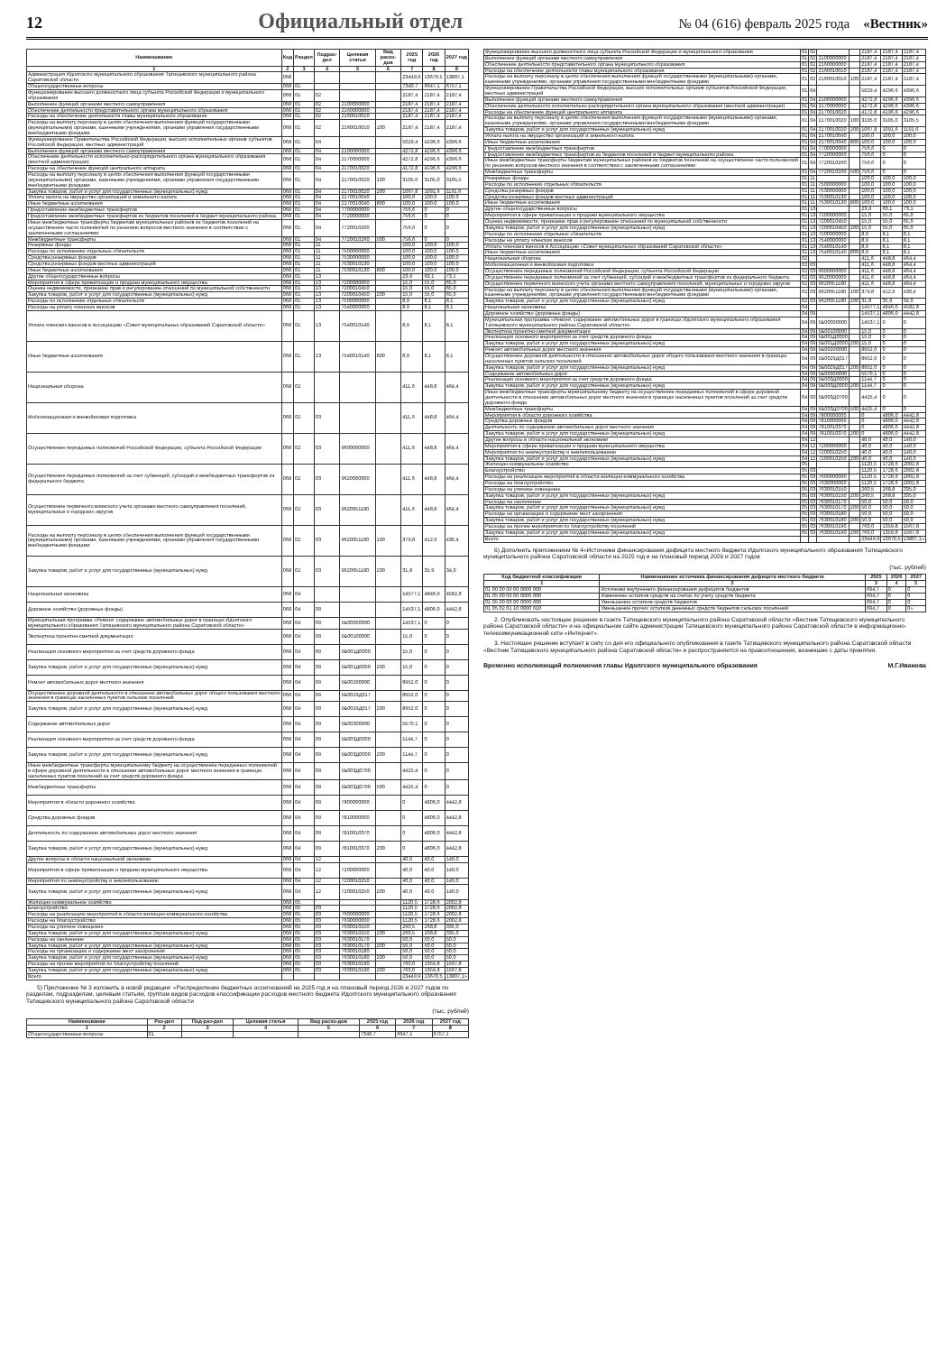12 Официальный отдел № 04 (616) февраль 2025 года «Вестник»
| Наименование | Код | Раздел | Подраз-дел | Целевая статья | Вид расхо-дов | 2025 год | 2026 год | 2027 год |
| --- | --- | --- | --- | --- | --- | --- | --- | --- |
| 1 | 2 | 3 | 4 | 5 | 6 | 7 | 8 | 9 |
| Администрация Идолгского муниципального образования Татищевского муниципального района Саратовской области | 068 | | | | | 23449,9 | 13670,5 | 13807,1 |
| Общегосударственные вопросы | 068 | 01 | | | | 7340,7 | 6647,1 | 6757,1 |
| Функционирование высшего должностного лица субъекта Российской Федерации и муниципального образования | 068 | 01 | 02 | | | 2187,4 | 2187,4 | 2187,4 |
| Выполнение функций органами местного самоуправления | 068 | 01 | 02 | 2100000000 | | 2187,4 | 2187,4 | 2187,4 |
| Обеспечение деятельности представительного органа муниципального образования | 068 | 01 | 02 | 2160000000 | | 2187,4 | 2187,4 | 2187,4 |
| Расходы на обеспечение деятельности главы муниципального образования | 068 | 01 | 02 | 2160010010 | | 2187,4 | 2187,4 | 2187,4 |
| Расходы на выплату персоналу в целях обеспечения выполнения функций государственными (муниципальными) органами, казенными учреждениями, органами управления государственными внебюджетными фондами | 068 | 01 | 02 | 2160010010 | 100 | 2187,4 | 2187,4 | 2187,4 |
| Функционирование Правительства Российской Федерации, высших исполнительных органов субъектов Российской Федерации, местных администраций | 068 | 01 | 04 | | | 5029,4 | 4296,6 | 4396,6 |
| Выполнение функций органами местного самоуправления | 068 | 01 | 04 | 2100000000 | | 4272,8 | 4296,6 | 4396,6 |
| Обеспечение деятельности исполнительно-распорядительного органа муниципального образования (местной администрации) | 068 | 01 | 04 | 2170000000 | | 4272,8 | 4296,6 | 4396,6 |
| Расходы на обеспечение функций центрального аппарата | 068 | 01 | 04 | 2170010020 | | 4172,8 | 4196,6 | 4296,6 |
| Расходы на выплату персоналу в целях обеспечения выполнения функций государственными (муниципальными) органами, казенными учреждениями, органами управления государственными внебюджетными фондами | 068 | 01 | 04 | 2170010020 | 100 | 3105,0 | 3105,0 | 3105,5 |
| Закупка товаров, работ и услуг для государственных (муниципальных) нужд | 068 | 01 | 04 | 2170010020 | 200 | 1067,8 | 1091,6 | 1191,6 |
| Уплата налога на имущество организаций и земельного налога | 068 | 01 | 04 | 2170010040 | | 100,0 | 100,0 | 100,0 |
| Иные бюджетные ассигнования | 068 | 01 | 04 | 2170010040 | 800 | 100,0 | 100,0 | 100,0 |
| Предоставление межбюджетных трансфертов | 068 | 01 | 04 | 7700000000 | | 756,6 | 0 | 0 |
| Предоставление межбюджетных трансфертов из бюджетов поселений в бюджет муниципального района | 068 | 01 | 04 | 7720000000 | | 756,6 | 0 | 0 |
| Иные межбюджетные трансферты бюджетам муниципальных районов из бюджетов поселений на осуществление части полномочий по решению вопросов местного значения в соответствии с заключенными соглашениями | 068 | 01 | 04 | 7720010260 | | 756,6 | 0 | 0 |
| Межбюджетные трансферты | 068 | 01 | 04 | 7720010260 | 500 | 756,6 | 0 | 0 |
| Резервные фонды | 068 | 01 | 11 | | | 100,0 | 100,0 | 100,0 |
| Расходы по исполнению отдельных обязательств | 068 | 01 | 11 | 7500000000 | | 100,0 | 100,0 | 100,0 |
| Средства резервных фондов | 068 | 01 | 11 | 7530000000 | | 100,0 | 100,0 | 100,0 |
| Средства резервных фондов местных администраций | 068 | 01 | 11 | 7530010130 | | 100,0 | 100,0 | 100,0 |
| Иные бюджетные ассигнования | 068 | 01 | 11 | 7530010130 | 800 | 100,0 | 100,0 | 100,0 |
| Другие общегосударственные вопросы | 068 | 01 | 13 | | | 23,9 | 63,1 | 73,1 |
| Мероприятия в сфере приватизации и продажи муниципального имущества | 068 | 01 | 13 | 7200000000 | | 15,0 | 55,0 | 65,0 |
| Оценка недвижимости, признание прав и регулирование отношений по муниципальной собственности | 068 | 01 | 13 | 7200010450 | | 15,0 | 55,0 | 65,0 |
| Закупка товаров, работ и услуг для государственных (муниципальных) нужд | 068 | 01 | 13 | 7200010450 | 200 | 15,0 | 55,0 | 65,0 |
| Расходы по исполнению отдельных обязательств | 068 | 01 | 13 | 7500000000 | | 8,9 | 8,1 | 8,1 |
| Расходы на уплату членских взносов | 068 | 01 | 13 | 7540000000 | | 8,9 | 8,1 | 8,1 |
| Уплата членских взносов в Ассоциацию «Совет муниципальных образований Саратовской области» | 068 | 01 | 13 | 7540010140 | | 8,9 | 8,1 | 8,1 |
| Иные бюджетные ассигнования | 068 | 01 | 13 | 7540010140 | 800 | 8,9 | 8,1 | 8,1 |
| Национальная оборона | 068 | 02 | | | | 411,6 | 448,8 | 464,4 |
| Мобилизационная и вневойсковая подготовка | 068 | 02 | 03 | | | 411,6 | 448,8 | 464,4 |
| Осуществление переданных полномочий Российской Федерации, субъекта Российской Федерации | 068 | 02 | 03 | 9600000000 | | 411,6 | 448,8 | 464,4 |
| Осуществление переданных полномочий за счет субвенций, субсидий и межбюджетных трансфертов из федерального бюджета | 068 | 02 | 03 | 9620000000 | | 411,6 | 448,8 | 464,4 |
| Осуществление первичного воинского учета органами местного самоуправления поселений, муниципальных и городских округов | 068 | 02 | 03 | 9620051180 | | 411,6 | 448,8 | 464,4 |
| Расходы на выплату персоналу в целях обеспечения выполнения функций государственными (муниципальными) органами, казенными учреждениями, органами управления государственными внебюджетными фондами | 068 | 02 | 03 | 9620051180 | 100 | 379,8 | 412,9 | 430,4 |
| Закупка товаров, работ и услуг для государственных (муниципальных) нужд | 068 | 02 | 03 | 9620051180 | 200 | 31,8 | 35,9 | 34,0 |
| Национальная экономика | 068 | 04 | | | | 14577,1 | 4846,0 | 4582,8 |
| Дорожное хозяйство (дорожные фонды) | 068 | 04 | 09 | | | 14537,1 | 4806,0 | 4442,8 |
| Муниципальная программа «Ремонт, содержание автомобильных дорог в границах Идолгского муниципального образования Татищевского муниципального района Саратовской области» | 068 | 04 | 09 | 5Б00000000 | | 14537,1 | 0 | 0 |
| Экспертиза проектно-сметной документации | 068 | 04 | 09 | 5Б00100000 | | 15,0 | 0 | 0 |
| Реализация основного мероприятия за счет средств дорожного фонда | 068 | 04 | 09 | 5Б001Д0000 | | 15,0 | 0 | 0 |
| Закупка товаров, работ и услуг для государственных (муниципальных) нужд | 068 | 04 | 09 | 5Б001Д0000 | 200 | 15,0 | 0 | 0 |
| Ремонт автомобильных дорог местного значения | 068 | 04 | 09 | 5Б00200000 | | 8952,0 | 0 | 0 |
| Осуществление дорожной деятельности в отношении автомобильных дорог общего пользования местного значения в границах населенных пунктов сельских поселений | 068 | 04 | 09 | 5Б0029Д017 | | 8952,0 | 0 | 0 |
| Закупка товаров, работ и услуг для государственных (муниципальных) нужд | 068 | 04 | 09 | 5Б0029Д017 | 200 | 8952,0 | 0 | 0 |
| Содержание автомобильных дорог | 068 | 04 | 09 | 5Б00300000 | | 5570,1 | 0 | 0 |
| Реализация основного мероприятия за счет средств дорожного фонда | 068 | 04 | 09 | 5Б003Д0000 | | 1144,7 | 0 | 0 |
| Закупка товаров, работ и услуг для государственных (муниципальных) нужд | 068 | 04 | 09 | 5Б003Д0000 | 200 | 1144,7 | 0 | 0 |
| Иные межбюджетные трансферты муниципальному бюджету на осуществление переданных полномочий в сфере дорожной деятельности в отношении автомобильных дорог местного значения в границах населенных пунктов поселений за счет средств дорожного фонда | 068 | 04 | 09 | 5Б003Д0700 | | 4425,4 | 0 | 0 |
| Межбюджетные трансферты | 068 | 04 | 09 | 5Б003Д0700 | 500 | 4425,4 | 0 | 0 |
| Мероприятия в области дорожного хозяйства | 068 | 04 | 09 | 7800000000 | | 0 | 4806,0 | 4442,8 |
| Средства дорожных фондов | 068 | 04 | 09 | 7810000000 | | 0 | 4806,0 | 4442,8 |
| Деятельность по содержанию автомобильных дорог местного значения | 068 | 04 | 09 | 7810010370 | | 0 | 4806,0 | 4442,8 |
| Закупка товаров, работ и услуг для государственных (муниципальных) нужд | 068 | 04 | 09 | 7810010370 | 200 | 0 | 4806,0 | 4442,8 |
| Другие вопросы в области национальной экономики | 068 | 04 | 12 | | | 40,0 | 40,0 | 140,0 |
| Мероприятия в сфере приватизации и продажи муниципального имущества | 068 | 04 | 12 | 7200000000 | | 40,0 | 40,0 | 140,0 |
| Мероприятия по землеустройству и землепользованию | 068 | 04 | 12 | 7200010250 | | 40,0 | 40,0 | 140,0 |
| Закупка товаров, работ и услуг для государственных (муниципальных) нужд | 068 | 04 | 12 | 7200010250 | 200 | 40,0 | 40,0 | 140,0 |
| Жилищно-коммунальное хозяйство | 068 | 05 | | | | 1120,5 | 1728,6 | 2002,8 |
| Благоустройство | 068 | 05 | 03 | | | 1120,5 | 1728,6 | 2002,8 |
| Расходы на реализацию мероприятий в области жилищно-коммунального хозяйства | 068 | 05 | 03 | 7600000000 | | 1120,5 | 1728,6 | 2002,8 |
| Расходы на благоустройство | 068 | 05 | 03 | 7630000000 | | 1120,5 | 1728,6 | 2002,8 |
| Расходы на уличное освещение | 068 | 05 | 03 | 7630010150 | | 260,5 | 268,8 | 335,0 |
| Закупка товаров, работ и услуг для государственных (муниципальных) нужд | 068 | 05 | 03 | 7630010150 | 200 | 260,5 | 268,8 | 335,0 |
| Расходы на озеленение | 068 | 05 | 03 | 7630010170 | | 50,0 | 50,0 | 50,0 |
| Закупка товаров, работ и услуг для государственных (муниципальных) нужд | 068 | 05 | 03 | 7630010170 | 200 | 50,0 | 50,0 | 50,0 |
| Расходы на организацию и содержание мест захоронения | 068 | 05 | 03 | 7630010180 | | 50,0 | 50,0 | 50,0 |
| Закупка товаров, работ и услуг для государственных (муниципальных) нужд | 068 | 05 | 03 | 7630010180 | 200 | 50,0 | 50,0 | 50,0 |
| Расходы на прочие мероприятия по благоустройству поселений | 068 | 05 | 03 | 7630010190 | | 760,0 | 1359,8 | 1567,8 |
| Закупка товаров, работ и услуг для государственных (муниципальных) нужд | 068 | 05 | 03 | 7630010190 | 200 | 760,0 | 1359,8 | 1567,8 |
| Всего | | | | | | 23449,9 | 13670,5 | 13807,1» |
5) Приложение № 3 изложить в новой редакции: «Распределение бюджетных ассигнований на 2025 год и на плановый период 2026 и 2027 годов по разделам, подразделам, целевым статьям, группам видов расходов классификации расходов местного бюджета Идолгского муниципального образования Татищевского муниципального района Саратовской области
(тыс. рублей)
| Наименование | Раз-дел | Под-раз-дел | Целевая статья | Вид расхо-дов | 2025 год | 2026 год | 2027 год |
| --- | --- | --- | --- | --- | --- | --- | --- |
| 1 | 2 | 3 | 4 | 5 | 6 | 7 | 8 |
| Общегосударственные вопросы | 01 | | | | 7340,7 | 6647,1 | 6757,1 |
| Функционирование высшего должностного лица субъекта Российской Федерации и муниципального образования | 01 | 02 | | | 2187,4 | 2187,4 | 2187,4 |
| Выполнение функций органами местного самоуправления | 01 | 02 | 2100000000 | | 2187,4 | 2187,4 | 2187,4 |
| Обеспечение деятельности представительного органа муниципального образования | 01 | 02 | 2160000000 | | 2187,4 | 2187,4 | 2187,4 |
| Расходы на обеспечение деятельности главы муниципального образования | 01 | 02 | 2160010010 | | 2187,4 | 2187,4 | 2187,4 |
| Расходы на выплату персоналу в целях обеспечения выполнения функций государственными (муниципальными) органами, казенными учреждениями, органами управления государственными внебюджетными фондами | 01 | 02 | 2160010010 | 100 | 2187,4 | 2187,4 | 2187,4 |
| Функционирование Правительства Российской Федерации, высших исполнительных органов субъектов Российской Федерации, местных администраций | 01 | 04 | | | 5029,4 | 4296,6 | 4396,6 |
| Выполнение функций органами местного самоуправления | 01 | 04 | 2100000000 | | 4272,8 | 4296,6 | 4396,6 |
| Обеспечение деятельности исполнительно-распорядительного органа муниципального образования (местной администрации) | 01 | 04 | 2170000000 | | 4272,8 | 4296,6 | 4396,6 |
| Расходы на обеспечение функций центрального аппарата | 01 | 04 | 2170010020 | | 4172,8 | 4196,6 | 4296,6 |
| Расходы на выплату персоналу в целях обеспечения выполнения функций государственными (муниципальными) органами, казенными учреждениями, органами управления государственными внебюджетными фондами | 01 | 04 | 2170010020 | 100 | 3105,0 | 3105,0 | 3105,5 |
| Закупка товаров, работ и услуг для государственных (муниципальных) нужд | 01 | 04 | 2170010020 | 200 | 1067,8 | 1091,6 | 1191,6 |
| Уплата налога на имущество организаций и земельного налога | 01 | 04 | 2170010040 | | 100,0 | 100,0 | 100,0 |
| Иные бюджетные ассигнования | 01 | 04 | 2170010040 | 800 | 100,0 | 100,0 | 100,0 |
| Предоставление межбюджетных трансфертов | 01 | 04 | 7700000000 | | 756,6 | 0 | 0 |
| Предоставление межбюджетных трансфертов из бюджетов поселений в бюджет муниципального района | 01 | 04 | 7720000000 | | 756,6 | 0 | 0 |
| Иные межбюджетные трансферты бюджетам муниципальных районов из бюджетов поселений на осуществление части полномочий по решению вопросов местного значения в соответствии с заключенными соглашениями | 01 | 04 | 7720010260 | | 756,6 | 0 | 0 |
| Межбюджетные трансферты | 01 | 04 | 7720010260 | 500 | 756,6 | 0 | 0 |
| Резервные фонды | 01 | 11 | | | 100,0 | 100,0 | 100,0 |
| Расходы по исполнению отдельных обязательств | 01 | 11 | 7500000000 | | 100,0 | 100,0 | 100,0 |
| Средства резервных фондов | 01 | 11 | 7530000000 | | 100,0 | 100,0 | 100,0 |
| Средства резервных фондов местных администраций | 01 | 11 | 7530010130 | | 100,0 | 100,0 | 100,0 |
| Иные бюджетные ассигнования | 01 | 11 | 7530010130 | 800 | 100,0 | 100,0 | 100,0 |
| Другие общегосударственные вопросы | 01 | 13 | | | 23,9 | 63,1 | 73,1 |
| Мероприятия в сфере приватизации и продажи муниципального имущества | 01 | 13 | 7200000000 | | 15,0 | 55,0 | 65,0 |
| Оценка недвижимости, признание прав и регулирование отношений по муниципальной собственности | 01 | 13 | 7200010450 | | 15,0 | 55,0 | 65,0 |
| Закупка товаров, работ и услуг для государственных (муниципальных) нужд | 01 | 13 | 7200010450 | 200 | 15,0 | 55,0 | 65,0 |
| Расходы по исполнению отдельных обязательств | 01 | 13 | 7500000000 | | 8,9 | 8,1 | 8,1 |
| Расходы на уплату членских взносов | 01 | 13 | 7540000000 | | 8,9 | 8,1 | 8,1 |
| Уплата членских взносов в Ассоциацию «Совет муниципальных образований Саратовской области» | 01 | 13 | 7540010140 | | 8,9 | 8,1 | 8,1 |
| Иные бюджетные ассигнования | 01 | 13 | 7540010140 | 800 | 8,9 | 8,1 | 8,1 |
| Национальная оборона | 02 | | | | 411,6 | 448,8 | 464,4 |
| Мобилизационная и вневойсковая подготовка | 02 | 03 | | | 411,6 | 448,8 | 464,4 |
| Осуществление переданных полномочий Российской Федерации, субъекта Российской Федерации | 02 | 03 | 9600000000 | | 411,6 | 448,8 | 464,4 |
| Осуществление переданных полномочий за счет субвенций, субсидий и межбюджетных трансфертов из федерального бюджета | 02 | 03 | 9620000000 | | 411,6 | 448,8 | 464,4 |
| Осуществление первичного воинского учета органами местного самоуправления поселений, муниципальных и городских округов | 02 | 03 | 9620051180 | | 411,6 | 448,8 | 464,4 |
| Расходы на выплату персоналу в целях обеспечения выполнения функций государственными (муниципальными) органами, казенными учреждениями, органами управления государственными внебюджетными фондами | 02 | 03 | 9620051180 | 100 | 379,8 | 412,9 | 430,4 |
| Закупка товаров, работ и услуг для государственных (муниципальных) нужд | 02 | 03 | 9620051180 | 200 | 31,8 | 35,9 | 34,0 |
| Национальная экономика | 04 | | | | 14577,1 | 4846,0 | 4582,8 |
| Дорожное хозяйство (дорожные фонды) | 04 | 09 | | | 14537,1 | 4806,0 | 4442,8 |
| Муниципальная программа «Ремонт, содержание автомобильных дорог в границах Идолгского муниципального образования Татищевского муниципального района Саратовской области» | 04 | 09 | 5Б00000000 | | 14537,1 | 0 | 0 |
| Экспертиза проектно-сметной документации | 04 | 09 | 5Б00100000 | | 15,0 | 0 | 0 |
| Реализация основного мероприятия за счет средств дорожного фонда | 04 | 09 | 5Б001Д0000 | | 15,0 | 0 | 0 |
| Закупка товаров, работ и услуг для государственных (муниципальных) нужд | 04 | 09 | 5Б001Д0000 | 200 | 15,0 | 0 | 0 |
| Ремонт автомобильных дорог местного значения | 04 | 09 | 5Б00200000 | | 8952,0 | 0 | 0 |
| Осуществление дорожной деятельности в отношении автомобильных дорог общего пользования местного значения в границах населенных пунктов сельских поселений | 04 | 09 | 5Б0029Д017 | | 8952,0 | 0 | 0 |
| Закупка товаров, работ и услуг для государственных (муниципальных) нужд | 04 | 09 | 5Б0029Д017 | 200 | 8952,0 | 0 | 0 |
| Содержание автомобильных дорог | 04 | 09 | 5Б00300000 | | 5570,1 | 0 | 0 |
| Реализация основного мероприятия за счет средств дорожного фонда | 04 | 09 | 5Б003Д0000 | | 1144,7 | 0 | 0 |
| Закупка товаров, работ и услуг для государственных (муниципальных) нужд | 04 | 09 | 5Б003Д0000 | 200 | 1144,7 | 0 | 0 |
| Иные межбюджетные трансферты муниципальному бюджету на осуществление переданных полномочий в сфере дорожной деятельности в отношении автомобильных дорог местного значения в границах населенных пунктов поселений за счет средств дорожного фонда | 04 | 09 | 5Б003Д0700 | | 4425,4 | 0 | 0 |
| Межбюджетные трансферты | 04 | 09 | 5Б003Д0700 | 500 | 4425,4 | 0 | 0 |
| Мероприятия в области дорожного хозяйства | 04 | 09 | 7800000000 | | 0 | 4806,0 | 4442,8 |
| Средства дорожных фондов | 04 | 09 | 7810000000 | | 0 | 4806,0 | 4442,8 |
| Деятельность по содержанию автомобильных дорог местного значения | 04 | 09 | 7810010370 | | 0 | 4806,0 | 4442,8 |
| Закупка товаров, работ и услуг для государственных (муниципальных) нужд | 04 | 09 | 7810010370 | 200 | 0 | 4806,0 | 4442,8 |
| Другие вопросы в области национальной экономики | 04 | 12 | | | 40,0 | 40,0 | 140,0 |
| Мероприятия в сфере приватизации и продажи муниципального имущества | 04 | 12 | 7200000000 | | 40,0 | 40,0 | 140,0 |
| Мероприятия по землеустройству и землепользованию | 04 | 12 | 7200010250 | | 40,0 | 40,0 | 140,0 |
| Закупка товаров, работ и услуг для государственных (муниципальных) нужд | 04 | 12 | 7200010250 | 200 | 40,0 | 40,0 | 140,0 |
| Жилищно-коммунальное хозяйство | 05 | | | | 1120,5 | 1728,6 | 2002,8 |
| Благоустройство | 05 | 03 | | | 1120,5 | 1728,6 | 2002,8 |
| Расходы на реализацию мероприятий в области жилищно-коммунального хозяйства | 05 | 03 | 7600000000 | | 1120,5 | 1728,6 | 2002,8 |
| Расходы на благоустройство | 05 | 03 | 7630000000 | | 1120,5 | 1728,6 | 2002,8 |
| Расходы на уличное освещение | 05 | 03 | 7630010150 | | 260,5 | 268,8 | 335,0 |
| Закупка товаров, работ и услуг для государственных (муниципальных) нужд | 05 | 03 | 7630010150 | 200 | 260,5 | 268,8 | 335,0 |
| Расходы на озеленение | 05 | 03 | 7630010170 | | 50,0 | 50,0 | 50,0 |
| Закупка товаров, работ и услуг для государственных (муниципальных) нужд | 05 | 03 | 7630010170 | 200 | 50,0 | 50,0 | 50,0 |
| Расходы на организацию и содержание мест захоронения | 05 | 03 | 7630010180 | | 50,0 | 50,0 | 50,0 |
| Закупка товаров, работ и услуг для государственных (муниципальных) нужд | 05 | 03 | 7630010180 | 200 | 50,0 | 50,0 | 50,0 |
| Расходы на прочие мероприятия по благоустройству поселений | 05 | 03 | 7630010190 | | 760,0 | 1359,8 | 1567,8 |
| Закупка товаров, работ и услуг для государственных (муниципальных) нужд | 05 | 03 | 7630010190 | 200 | 760,0 | 1359,8 | 1567,8 |
| Всего | | | | | 23449,9 | 13670,5 | 13807,1» |
6) Дополнить приложением № 4«Источники финансирования дефицита местного бюджета Идолгского муниципального образования Татищевского муниципального района Саратовской области на 2025 год и на плановый период 2026 и 2027 годов
(тыс. рублей)
| Код бюджетной классификации | Наименование источника финансирования дефицита местного бюджета | 2025 | 2026 | 2027 |
| --- | --- | --- | --- | --- |
| 1 | 2 | 3 | 4 | 5 |
| 01 00 00 00 00 0000 000 | Источники внутреннего финансирования дефицитов бюджетов | 694,7 | 0 | 0 |
| 01 05 00 00 00 0000 000 | Изменение остатков средств на счетах по учету средств бюджета | 694,7 | 0 | 0 |
| 01 05 00 00 00 0000 600 | Уменьшение остатков средств бюджетов | 694,7 | 0 | 0 |
| 01 05 02 01 10 0000 610 | Уменьшение прочих остатков денежных средств бюджетов сельских поселений | 694,7 | 0 | 0» |
2. Опубликовать настоящее решение в газете Татищевского муниципального района Саратовской области «Вестник Татищевского муниципального района Саратовской области» и на официальном сайте администрации Татищевского муниципального района Саратовской области в информационно-телекоммуникационной сети «Интернет».
3. Настоящее решение вступает в силу со дня его официального опубликования в газете Татищевского муниципального района Саратовской области «Вестник Татищевского муниципального района Саратовской области» и распространяется на правоотношения, возникшие с даты принятия.
Временно исполняющий полномочия главы Идолгского муниципального образования М.Г.Иванова